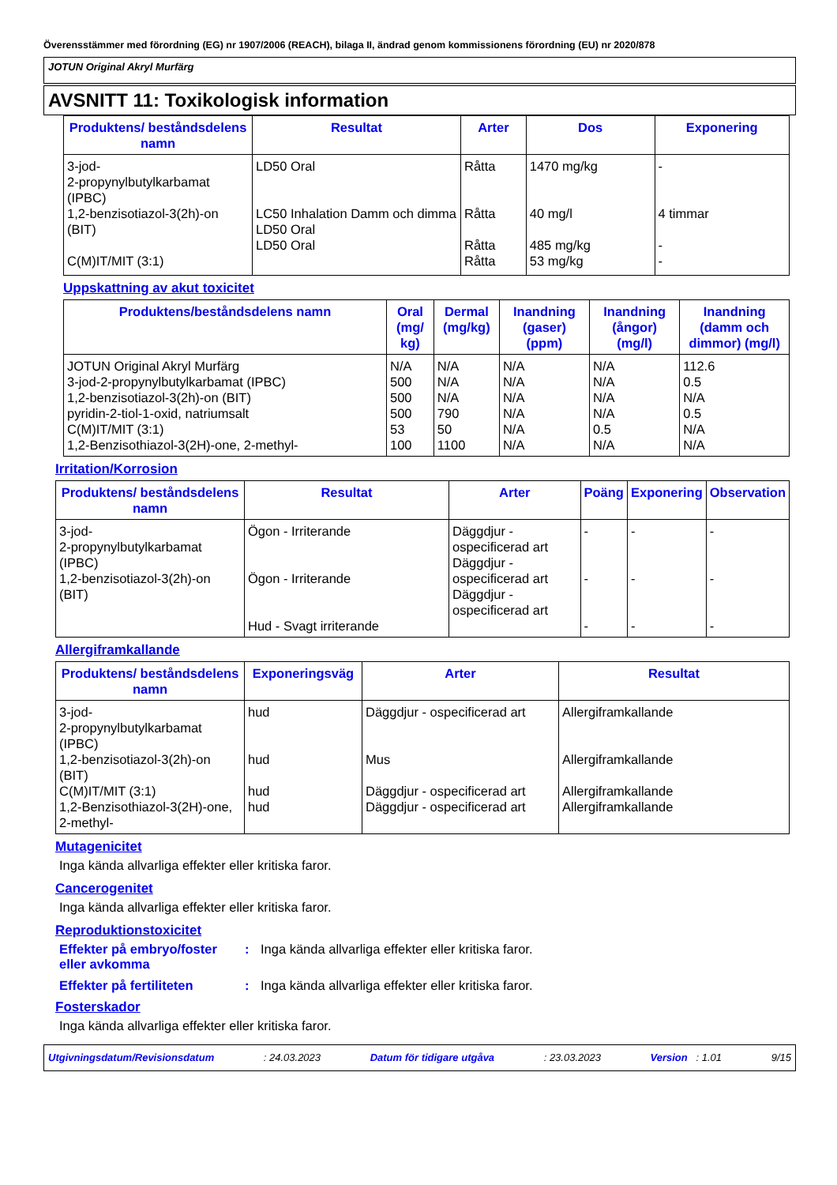Överensstämmer med förordning (EG) nr 1907/2006 (REACH), bilaga II, ändrad genom kommissionens förordning (EU) nr 2020/878
JOTUN Original Akryl Murfärg
AVSNITT 11: Toxikologisk information
| Produktens/ beståndsdelens namn | Resultat | Arter | Dos | Exponering |
| --- | --- | --- | --- | --- |
| 3-jod- 2-propynylbutylkarbamat (IPBC) 1,2-benzisotiazol-3(2h)-on (BIT) C(M)IT/MIT (3:1) | LD50 Oral LC50 Inhalation Damm och dimma LD50 Oral LD50 Oral | Råtta Råtta Råtta Råtta | 1470 mg/kg 40 mg/l 485 mg/kg 53 mg/kg | - 4 timmar - - |
Uppskattning av akut toxicitet
| Produktens/beståndsdelens namn | Oral (mg/ kg) | Dermal (mg/kg) | Inandning (gaser) (ppm) | Inandning (ångor) (mg/l) | Inandning (damm och dimmor) (mg/l) |
| --- | --- | --- | --- | --- | --- |
| JOTUN Original Akryl Murfärg 3-jod-2-propynylbutylkarbamat (IPBC) 1,2-benzisotiazol-3(2h)-on (BIT) pyridin-2-tiol-1-oxid, natriumsalt C(M)IT/MIT (3:1) 1,2-Benzisothiazol-3(2H)-one, 2-methyl- | N/A 500 500 500 53 100 | N/A N/A N/A 790 50 1100 | N/A N/A N/A N/A N/A N/A | N/A N/A N/A N/A 0.5 N/A | 112.6 0.5 N/A 0.5 N/A N/A |
Irritation/Korrosion
| Produktens/ beståndsdelens namn | Resultat | Arter | Poäng | Exponering | Observation |
| --- | --- | --- | --- | --- | --- |
| 3-jod- 2-propynylbutylkarbamat (IPBC) 1,2-benzisotiazol-3(2h)-on (BIT) | Ögon - Irriterande Ögon - Irriterande Hud - Svagt irriterande | Däggdjur - ospecificerad art Däggdjur - ospecificerad art Däggdjur - ospecificerad art | - - - | - - - | - - - |
Allergiframkallande
| Produktens/ beståndsdelens namn | Exponeringsväg | Arter | Resultat |
| --- | --- | --- | --- |
| 3-jod- 2-propynylbutylkarbamat (IPBC) 1,2-benzisotiazol-3(2h)-on (BIT) C(M)IT/MIT (3:1) 1,2-Benzisothiazol-3(2H)-one, 2-methyl- | hud hud hud hud | Däggdjur - ospecificerad art Mus Däggdjur - ospecificerad art Däggdjur - ospecificerad art | Allergiframkallande Allergiframkallande Allergiframkallande Allergiframkallande |
Mutagenicitet
Inga kända allvarliga effekter eller kritiska faror.
Cancerogenitet
Inga kända allvarliga effekter eller kritiska faror.
Reproduktionstoxicitet
Effekter på embryo/foster eller avkomma: Inga kända allvarliga effekter eller kritiska faror.
Effekter på fertiliteten: Inga kända allvarliga effekter eller kritiska faror.
Fosterskador
Inga kända allvarliga effekter eller kritiska faror.
Utgivningsdatum/Revisionsdatum: 24.03.2023 Datum för tidigare utgåva: 23.03.2023 Version : 1.01 9/15